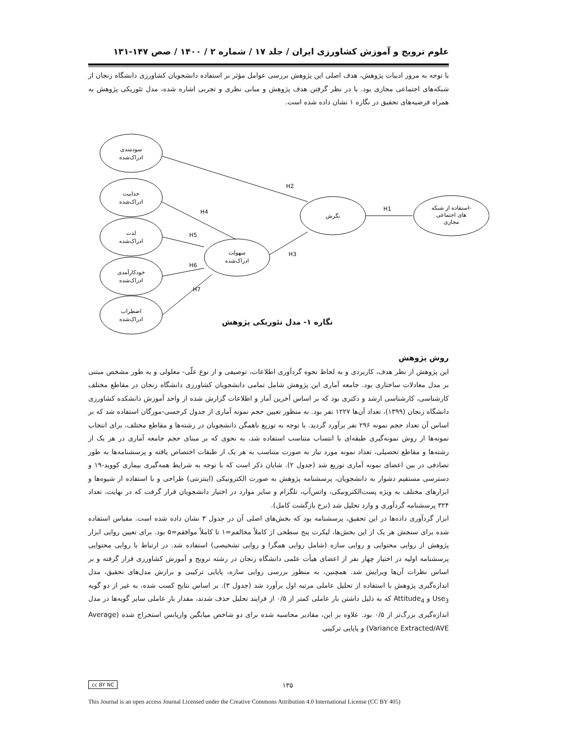علوم ترویج و آموزش کشاورزی ایران / جلد ۱۷ / شماره ۲ / ۱۴۰۰ / صص ۱۴۷-۱۳۱
با توجه به مرور ادبیات پژوهش، هدف اصلی این پژوهش بررسی عوامل مؤثر بر استفاده دانشجویان کشاورزی دانشگاه زنجان از شبکه‌های اجتماعی مجازی بود. با در نظر گرفتن هدف پژوهش و مبانی نظری و تجربی اشاره شده، مدل تئوریکی پژوهش به همراه فرضیه‌های تحقیق در نگاره ۱ نشان داده شده است.
سودمندی
ادراک‌شده
جذابیت
ادراک‌شده
لذت
ادراک‌شده
خودکارآمدی
ادراک‌شده
اضطراب
ادراک‌شده
سهولت
ادراک‌شده
نگرش
استفاده از شبکه-
های اجتماعی
مجازی
H2
H4
H5
H3
H6
H7
H1
نگاره ۱- مدل تئوریکی پژوهش
روش پژوهش
این پژوهش از نظر هدف، کاربردی و به لحاظ نحوه گردآوری اطلاعات، توصیفی و از نوع علّی- معلولی و به طور مشخص مبتنی بر مدل معادلات ساختاری بود. جامعه آماری این پژوهش شامل تمامی دانشجویان کشاورزی دانشگاه زنجان در مقاطع مختلف کارشناسی، کارشناسی ارشد و دکتری بود که بر اساس آخرین آمار و اطلاعات گزارش شده از واحد آموزش دانشکده کشاورزی دانشگاه زنجان (۱۳۹۹)، تعداد آن‌ها ۱۲۲۷ نفر بود. به منظور تعیین حجم نمونه آماری از جدول کرجسی-مورگان استفاده شد که بر اساس آن تعداد حجم نمونه ۲۹۶ نفر برآورد گردید. با توجه به توزیع ناهمگن دانشجویان در رشته‌ها و مقاطع مختلف، برای انتخاب نمونه‌ها از روش نمونه‌گیری طبقه‌ای با انتساب متناسب استفاده شد، به نحوی که بر مبنای حجم جامعه آماری در هر یک از رشته‌ها و مقاطع تحصیلی، تعداد نمونه مورد نیاز به صورت متناسب به هر یک از طبقات اختصاص یافته و پرسشنامه‌ها به طور تصادفی در بین اعضای نمونه آماری توزیع شد (جدول ۲). شایان ذکر است که با توجه به شرایط همه‌گیری بیماری کووید-۱۹ و دسترسی مستقیم دشوار به دانشجویان، پرسشنامه پژوهش به صورت الکترونیکی (اینترنتی) طراحی و با استفاده از شیوه‌ها و ابزارهای مختلف به ویژه پست‌الکترونیکی، واتس‌آپ، تلگرام و سایر موارد در اختیار دانشجویان قرار گرفت که در نهایت، تعداد ۳۲۴ پرسشنامه گردآوری و وارد تحلیل شد (نرخ بازگشت کامل).
ابزار گردآوری داده‌ها در این تحقیق، پرسشنامه بود که بخش‌های اصلی آن در جدول ۳ نشان داده شده است. مقیاس استفاده شده برای سنجش هر یک از این بخش‌ها، لیکرت پنج سطحی از کاملاً مخالفم=۱ تا کاملاً موافقم=۵ بود. برای تعیین روایی ابزار پژوهش از روایی محتوایی و روایی سازه (شامل روایی همگرا و روایی تشخیصی) استفاده شد. در ارتباط با روایی محتوایی پرسشنامه اولیه در اختیار چهار نفر از اعضای هیأت علمی دانشگاه زنجان در رشته ترویج و آموزش کشاورزی قرار گرفته و بر اساس نظرات آن‌ها ویرایش شد. همچنین، به منظور بررسی روایی سازه، پایایی ترکیبی و برازش مدل‌های تحقیق، مدل اندازه‌گیری پژوهش با استفاده از تحلیل عاملی مرتبه اول برآورد شد (جدول ۳). بر اساس نتایج کسب شده، به غیر از دو گویه Use<sub>3</sub> و Attitude<sub>4</sub> که به دلیل داشتن بار عاملی کمتر از ۰/۵ از فرایند تحلیل حذف شدند، مقدار بار عاملی سایر گویه‌ها در مدل اندازه‌گیری بزرگ‌تر از ۰/۵ بود. علاوه بر این، مقادیر محاسبه شده برای دو شاخص میانگین واریانس استخراج شده (Average Variance Extracted/AVE) و پایایی ترکیبی
cc BY NC ۱۳۵
This Journal is an open access Journal Licensed under the Creative Commons Attribution 4.0 International License (CC BY 405)